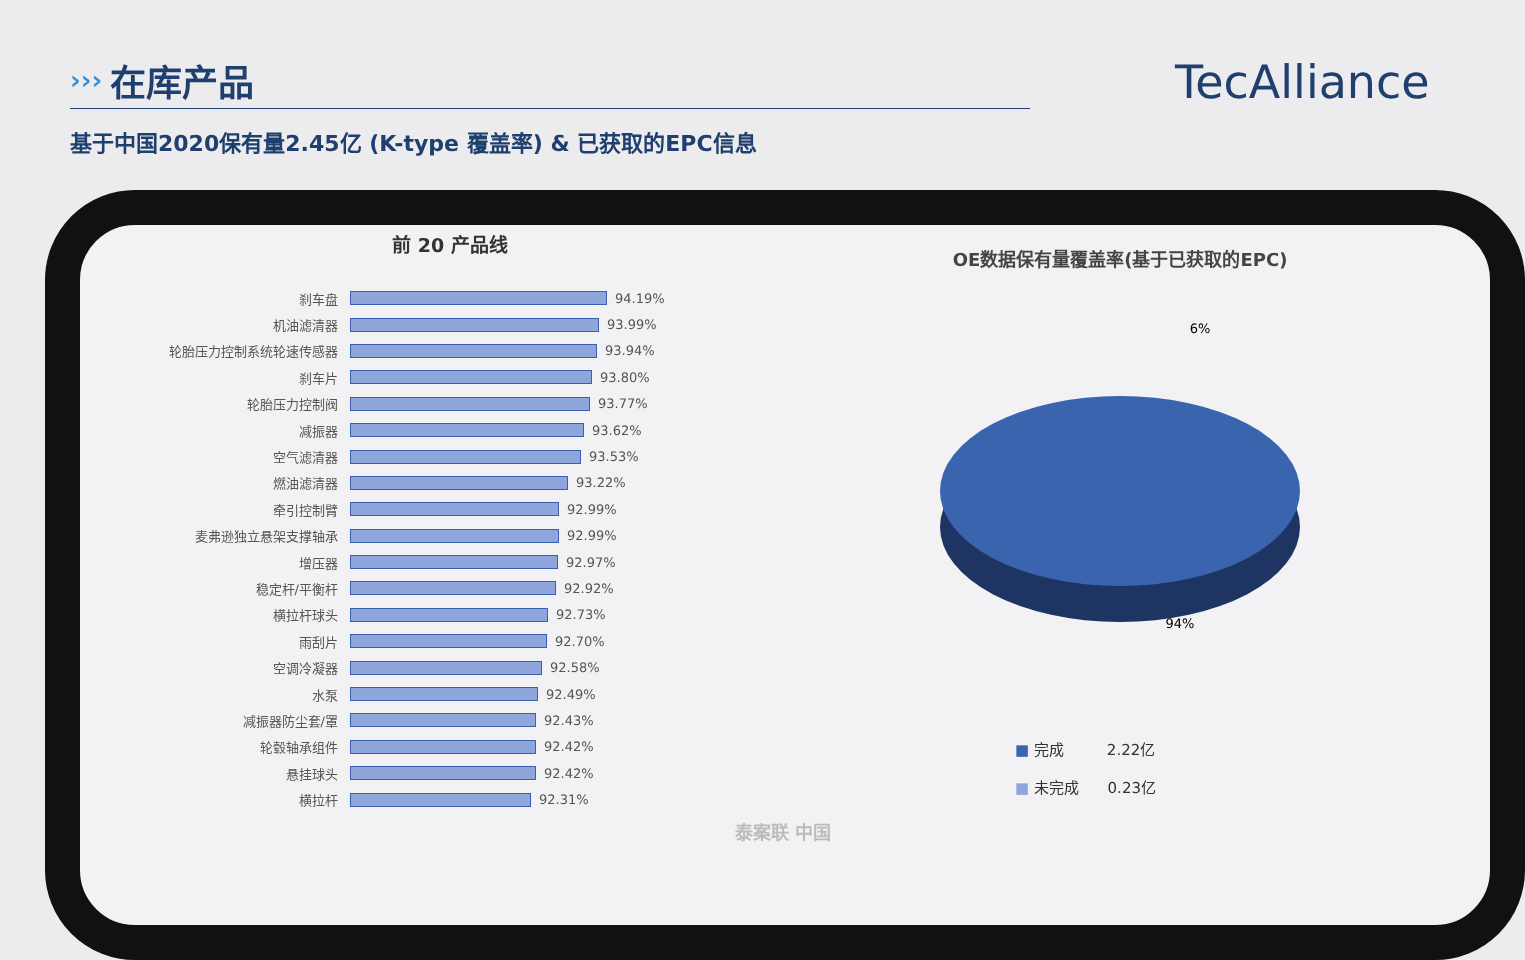›››
在库产品
TecAlliance
基于中国2020保有量2.45亿 (K-type 覆盖率) & 已获取的EPC信息
前 20 产品线
刹车盘 94.19%
机油滤清器 93.99%
轮胎压力控制系统轮速传感器 93.94%
刹车片 93.80%
轮胎压力控制阀 93.77%
减振器 93.62%
空气滤清器 93.53%
燃油滤清器 93.22%
牵引控制臂 92.99%
麦弗逊独立悬架支撑轴承 92.99%
增压器 92.97%
稳定杆/平衡杆 92.92%
横拉杆球头 92.73%
雨刮片 92.70%
空调冷凝器 92.58%
水泵 92.49%
减振器防尘套/罩 92.43%
轮毂轴承组件 92.42%
悬挂球头 92.42%
横拉杆 92.31%
OE数据保有量覆盖率(基于已获取的EPC)
6%
94%
■ 完成 2.22亿
■ 未完成 0.23亿
泰案联 中国